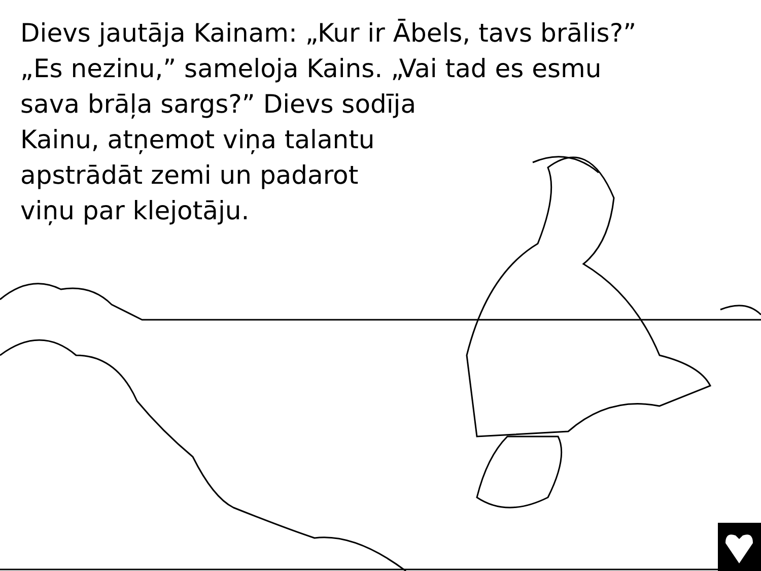Dievs jautāja Kainam: „Kur ir Ābels, tavs brālis?”
„Es nezinu,” sameloja Kains. „Vai tad es esmu
sava brāļa sargs?” Dievs sodīja
Kainu, atņemot viņa talantu
apstrādāt zemi un padarot
viņu par klejotāju.